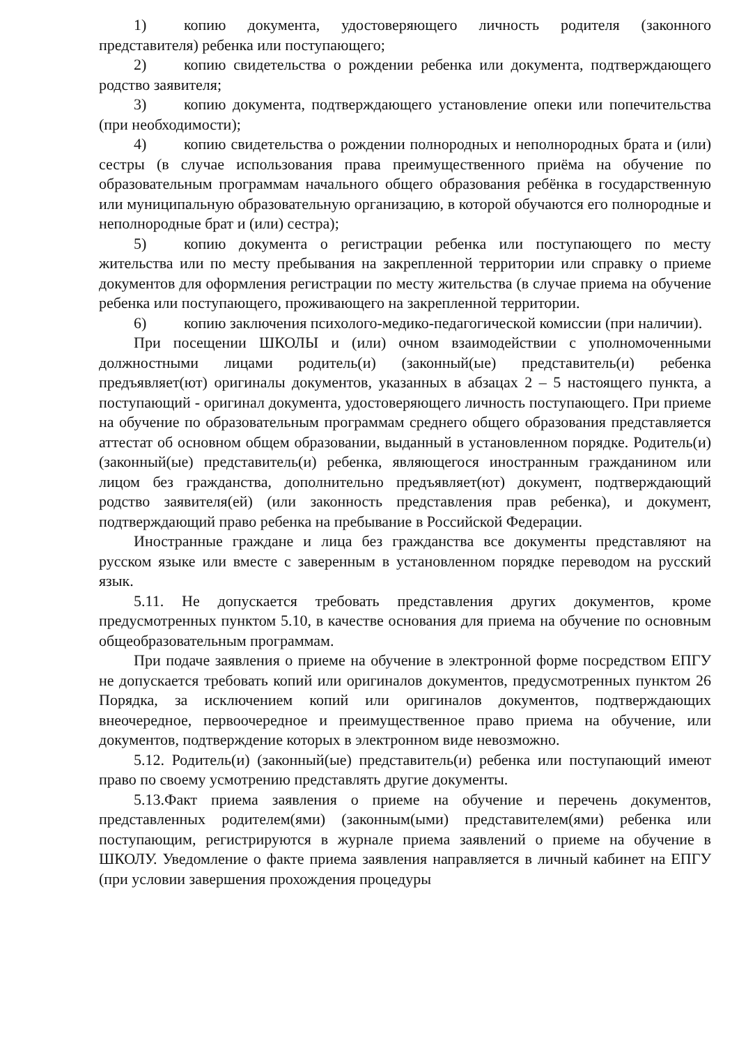1) копию документа, удостоверяющего личность родителя (законного представителя) ребенка или поступающего;
2) копию свидетельства о рождении ребенка или документа, подтверждающего родство заявителя;
3) копию документа, подтверждающего установление опеки или попечительства (при необходимости);
4) копию свидетельства о рождении полнородных и неполнородных брата и (или) сестры (в случае использования права преимущественного приёма на обучение по образовательным программам начального общего образования ребёнка в государственную или муниципальную образовательную организацию, в которой обучаются его полнородные и неполнородные брат и (или) сестра);
5) копию документа о регистрации ребенка или поступающего по месту жительства или по месту пребывания на закрепленной территории или справку о приеме документов для оформления регистрации по месту жительства (в случае приема на обучение ребенка или поступающего, проживающего на закрепленной территории.
6) копию заключения психолого-медико-педагогической комиссии (при наличии).
При посещении ШКОЛЫ и (или) очном взаимодействии с уполномоченными должностными лицами родитель(и) (законный(ые) представитель(и) ребенка предъявляет(ют) оригиналы документов, указанных в абзацах 2 – 5 настоящего пункта, а поступающий - оригинал документа, удостоверяющего личность поступающего. При приеме на обучение по образовательным программам среднего общего образования представляется аттестат об основном общем образовании, выданный в установленном порядке. Родитель(и) (законный(ые) представитель(и) ребенка, являющегося иностранным гражданином или лицом без гражданства, дополнительно предъявляет(ют) документ, подтверждающий родство заявителя(ей) (или законность представления прав ребенка), и документ, подтверждающий право ребенка на пребывание в Российской Федерации.
Иностранные граждане и лица без гражданства все документы представляют на русском языке или вместе с заверенным в установленном порядке переводом на русский язык.
5.11. Не допускается требовать представления других документов, кроме предусмотренных пунктом 5.10, в качестве основания для приема на обучение по основным общеобразовательным программам.
При подаче заявления о приеме на обучение в электронной форме посредством ЕПГУ не допускается требовать копий или оригиналов документов, предусмотренных пунктом 26 Порядка, за исключением копий или оригиналов документов, подтверждающих внеочередное, первоочередное и преимущественное право приема на обучение, или документов, подтверждение которых в электронном виде невозможно.
5.12. Родитель(и) (законный(ые) представитель(и) ребенка или поступающий имеют право по своему усмотрению представлять другие документы.
5.13.Факт приема заявления о приеме на обучение и перечень документов, представленных родителем(ями) (законным(ыми) представителем(ями) ребенка или поступающим, регистрируются в журнале приема заявлений о приеме на обучение в ШКОЛУ. Уведомление о факте приема заявления направляется в личный кабинет на ЕПГУ (при условии завершения прохождения процедуры